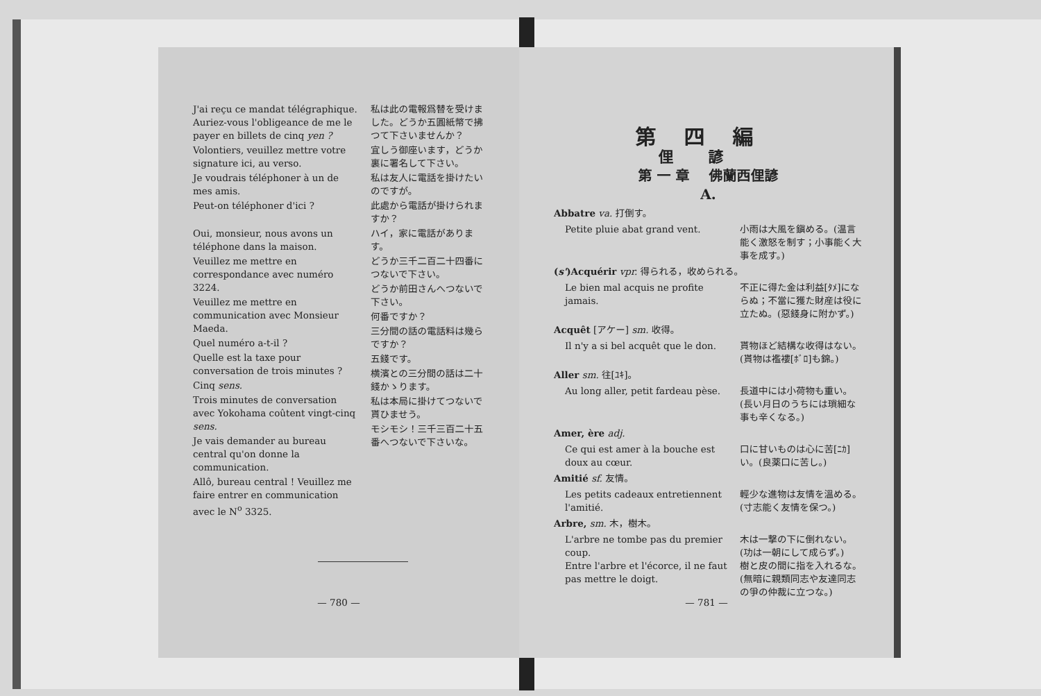J'ai reçu ce mandat télégraphique. Auriez-vous l'obligeance de me le payer en billets de cinq yen ?
Volontiers, veuillez mettre votre signature ici, au verso.
Je voudrais téléphoner à un de mes amis.
Peut-on téléphoner d'ici ?
Oui, monsieur, nous avons un téléphone dans la maison.
Veuillez me mettre en correspondance avec numéro 3224.
Veuillez me mettre en communication avec Monsieur Maeda.
Quel numéro a-t-il ?
Quelle est la taxe pour conversation de trois minutes ?
Cinq sens.
Trois minutes de conversation avec Yokohama coûtent vingt-cinq sens.
Je vais demander au bureau central qu'on donne la communication.
Allô, bureau central ! Veuillez me faire entrer en communication avec le N<sup>o</sup> 3325.
私は此の電報爲替を受けました。どうか五圓紙幣で拂つて下さいませんか？
宜しう御座います，どうか裏に署名して下さい。
私は友人に電話を掛けたいのですが。
此處から電話が掛けられますか？
ハイ，家に電話があります。
どうか三千二百二十四番につないで下さい。
どうか前田さんへつないで下さい。
何番ですか？
三分間の話の電話料は幾らですか？
五錢です。
横濱との三分間の話は二十錢かゝります。
私は本局に掛けてつないで貰ひませう。
モシモシ！三千三百二十五番へつないで下さいな。
— 780 —
第四編
俚諺
第 一 章 佛蘭西俚諺
A.
Abbatre va. 打倒す。
Petite pluie abat grand vent. 小雨は大風を鎭める。(温言能く激怒を制す；小事能く大事を成す。)
(s')Acquérir vpr. 得られる，收められる。
Le bien mal acquis ne profite jamais.
不正に得た金は利益[ﾀﾒ]にならぬ；不當に獲た財産は役に立たぬ。(惡錢身に附かず。)
Acquêt [アケー] sm. 收得。
Il n'y a si bel acquêt que le don.
貰物ほど結構な收得はない。(貰物は襤褸[ﾎﾞﾛ]も錦。)
Aller sm. 往[ﾕｷ]。
Au long aller, petit fardeau pèse.
長道中には小荷物も重い。(長い月日のうちには瑣細な事も辛くなる。)
Amer, ère adj.
Ce qui est amer à la bouche est doux au cœur.
口に甘いものは心に苦[ﾆｶ]い。(良薬口に苦し。)
Amitié sf. 友情。
Les petits cadeaux entretiennent l'amitié.
輕少な進物は友情を溫める。(寸志能く友情を保つ。)
Arbre, sm. 木，樹木。
L'arbre ne tombe pas du premier coup.
木は一撃の下に倒れない。(功は一朝にして成らず。)
Entre l'arbre et l'écorce, il ne faut pas mettre le doigt.
樹と皮の間に指を入れるな。(無暗に親類同志や友達同志の爭の仲裁に立つな。)
— 781 —